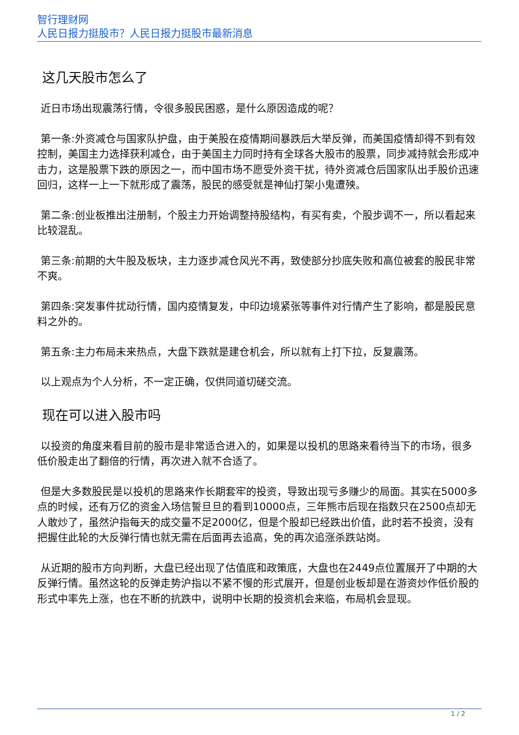智行理财网
人民日报力挺股市？人民日报力挺股市最新消息
这几天股市怎么了
近日市场出现震荡行情，令很多股民困惑，是什么原因造成的呢？
第一条:外资减仓与国家队护盘，由于美股在疫情期间暴跌后大举反弹，而美国疫情却得不到有效控制，美国主力选择获利减仓，由于美国主力同时持有全球各大股市的股票，同步减持就会形成冲击力，这是股票下跌的原因之一，而中国市场不愿受外资干扰，待外资减仓后国家队出手股价迅速回归，这样一上一下就形成了震荡，股民的感受就是神仙打架小鬼遭殃。
第二条:创业板推出注册制，个股主力开始调整持股结构，有买有卖，个股步调不一，所以看起来比较混乱。
第三条:前期的大牛股及板块，主力逐步减仓风光不再，致使部分抄底失败和高位被套的股民非常不爽。
第四条:突发事件扰动行情，国内疫情复发，中印边境紧张等事件对行情产生了影响，都是股民意料之外的。
第五条:主力布局未来热点，大盘下跌就是建仓机会，所以就有上打下拉，反复震荡。
以上观点为个人分析，不一定正确，仅供同道切磋交流。
现在可以进入股市吗
以投资的角度来看目前的股市是非常适合进入的，如果是以投机的思路来看待当下的市场，很多低价股走出了翻倍的行情，再次进入就不合适了。
但是大多数股民是以投机的思路来作长期套牢的投资，导致出现亏多赚少的局面。其实在5000多点的时候，还有万亿的资金入场信誓旦旦的看到10000点，三年熊市后现在指数只在2500点却无人敢炒了，虽然沪指每天的成交量不足2000亿，但是个股却已经跌出价值，此时若不投资，没有把握住此轮的大反弹行情也就无需在后面再去追高，免的再次追涨杀跌站岗。
从近期的股市方向判断，大盘已经出现了估值底和政策底，大盘也在2449点位置展开了中期的大反弹行情。虽然这轮的反弹走势沪指以不紧不慢的形式展开，但是创业板却是在游资炒作低价股的形式中率先上涨，也在不断的抗跌中，说明中长期的投资机会来临，布局机会显现。
1 / 2